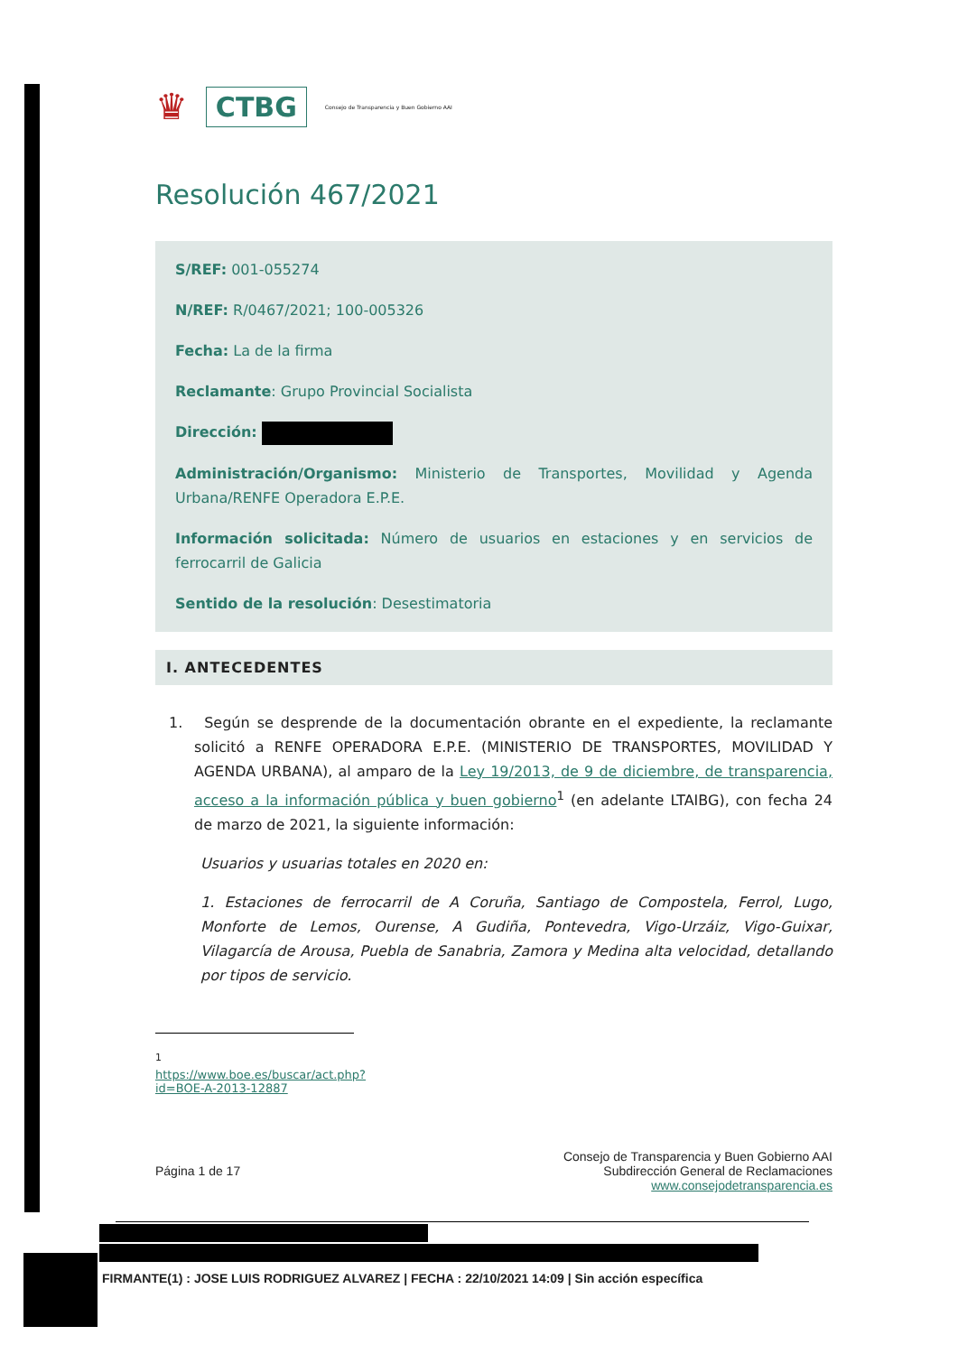♛ CTBG Consejo de Transparencia y Buen Gobierno AAI
Resolución 467/2021
S/REF: 001-055274
N/REF: R/0467/2021; 100-005326
Fecha: La de la firma
Reclamante: Grupo Provincial Socialista
Dirección:
Administración/Organismo: Ministerio de Transportes, Movilidad y Agenda Urbana/RENFE Operadora E.P.E.
Información solicitada: Número de usuarios en estaciones y en servicios de ferrocarril de Galicia
Sentido de la resolución: Desestimatoria
I. ANTECEDENTES
1. Según se desprende de la documentación obrante en el expediente, la reclamante solicitó a RENFE OPERADORA E.P.E. (MINISTERIO DE TRANSPORTES, MOVILIDAD Y AGENDA URBANA), al amparo de la Ley 19/2013, de 9 de diciembre, de transparencia, acceso a la información pública y buen gobierno<sup>1</sup> (en adelante LTAIBG), con fecha 24 de marzo de 2021, la siguiente información:
Usuarios y usuarias totales en 2020 en:
1. Estaciones de ferrocarril de A Coruña, Santiago de Compostela, Ferrol, Lugo, Monforte de Lemos, Ourense, A Gudiña, Pontevedra, Vigo-Urzáiz, Vigo-Guixar, Vilagarcía de Arousa, Puebla de Sanabria, Zamora y Medina alta velocidad, detallando por tipos de servicio.
<sup>1</sup> https://www.boe.es/buscar/act.php?id=BOE-A-2013-12887
Página 1 de 17 Consejo de Transparencia y Buen Gobierno AAI
Subdirección General de Reclamaciones
www.consejodetransparencia.es
FIRMANTE(1) : JOSE LUIS RODRIGUEZ ALVAREZ | FECHA : 22/10/2021 14:09 | Sin acción específica